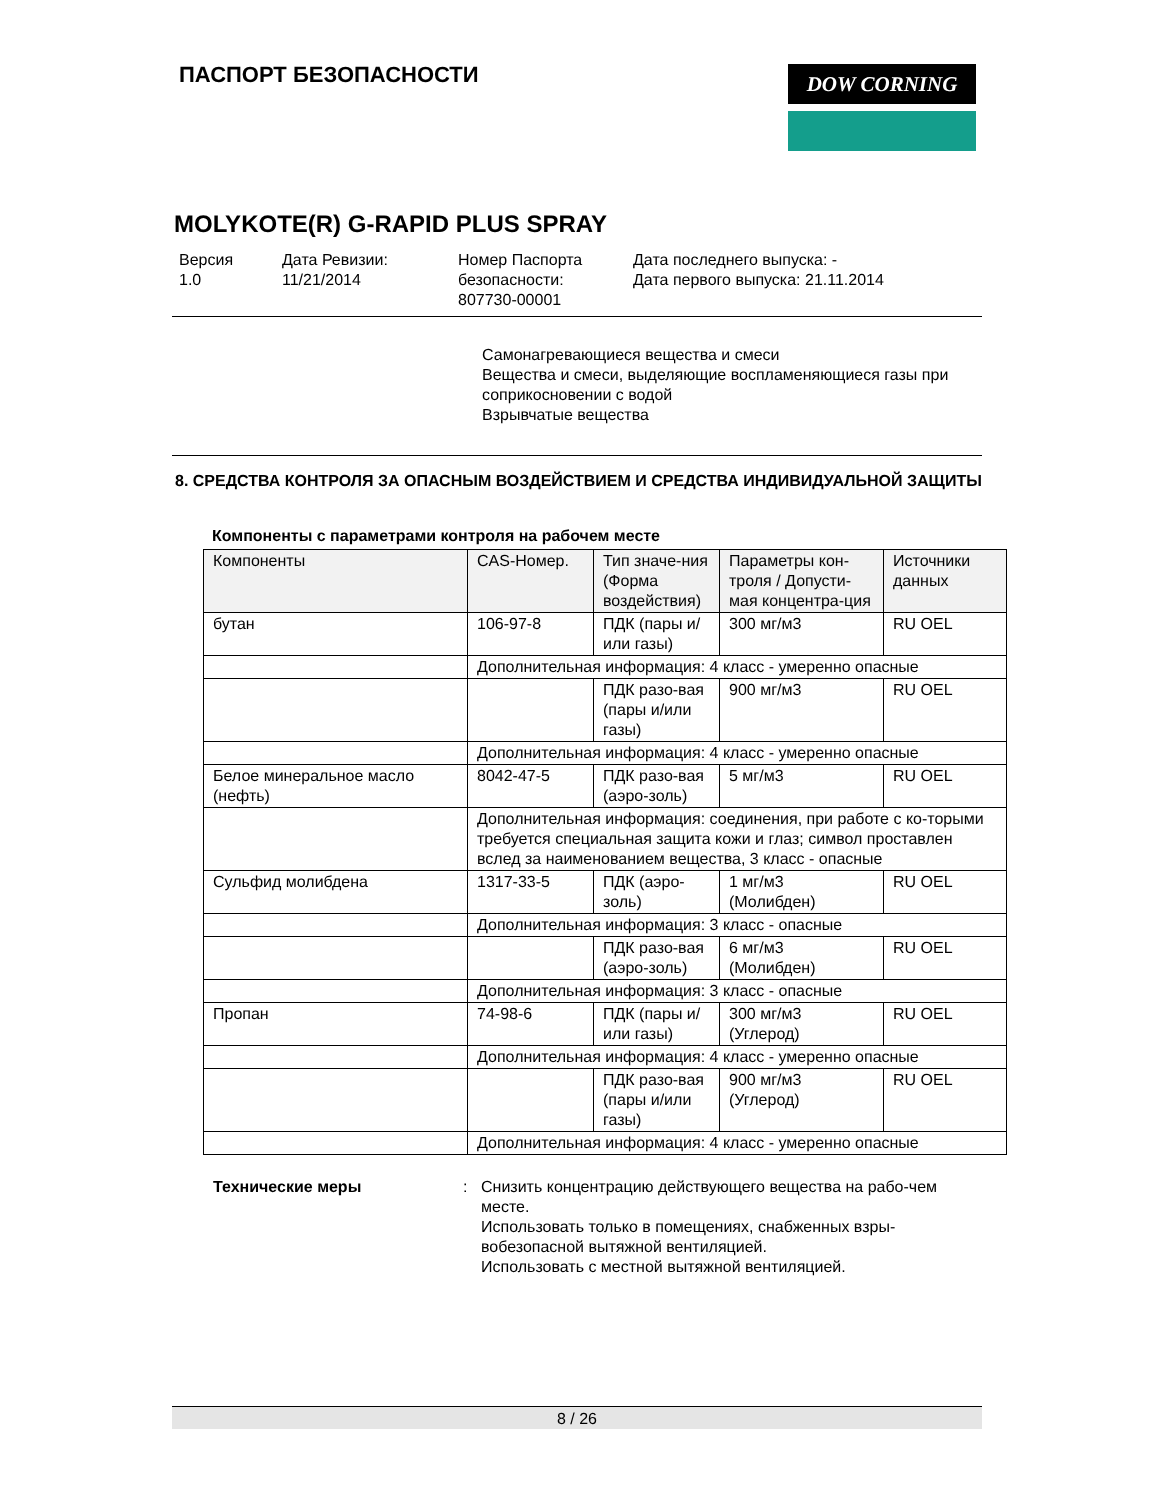ПАСПОРТ БЕЗОПАСНОСТИ DOW CORNING
MOLYKOTE(R) G-RAPID PLUS SPRAY
Версия
1.0
Дата Ревизии:
11/21/2014
Номер Паспорта безопасности:
807730-00001
Дата последнего выпуска: -
Дата первого выпуска: 21.11.2014
Самонагревающиеся вещества и смеси
Вещества и смеси, выделяющие воспламеняющиеся газы при соприкосновении с водой
Взрывчатые вещества
8. СРЕДСТВА КОНТРОЛЯ ЗА ОПАСНЫМ ВОЗДЕЙСТВИЕМ И СРЕДСТВА ИНДИВИДУАЛЬНОЙ ЗАЩИТЫ
Компоненты с параметрами контроля на рабочем месте
| Компоненты | CAS-Номер. | Тип значе-ния (Форма воздействия) | Параметры кон-троля / Допусти-мая концентра-ция | Источники данных |
| --- | --- | --- | --- | --- |
| бутан | 106-97-8 | ПДК (пары и/или газы) | 300 мг/м3 | RU OEL |
| | Дополнительная информация: 4 класс - умеренно опасные | | | |
| | | ПДК разо-вая (пары и/или газы) | 900 мг/м3 | RU OEL |
| | Дополнительная информация: 4 класс - умеренно опасные | | | |
| Белое минеральное масло (нефть) | 8042-47-5 | ПДК разо-вая (аэро-золь) | 5 мг/м3 | RU OEL |
| | Дополнительная информация: соединения, при работе с ко-торыми требуется специальная защита кожи и глаз; символ проставлен вслед за наименованием вещества, 3 класс - опасные | | | |
| Сульфид молибдена | 1317-33-5 | ПДК (аэро-золь) | 1 мг/м3 (Молибден) | RU OEL |
| | Дополнительная информация: 3 класс - опасные | | | |
| | | ПДК разо-вая (аэро-золь) | 6 мг/м3 (Молибден) | RU OEL |
| | Дополнительная информация: 3 класс - опасные | | | |
| Пропан | 74-98-6 | ПДК (пары и/или газы) | 300 мг/м3 (Углерод) | RU OEL |
| | Дополнительная информация: 4 класс - умеренно опасные | | | |
| | | ПДК разо-вая (пары и/или газы) | 900 мг/м3 (Углерод) | RU OEL |
| | Дополнительная информация: 4 класс - умеренно опасные | | | |
Технические меры : Снизить концентрацию действующего вещества на рабо-чем месте.
Использовать только в помещениях, снабженных взры-вобезопасной вытяжной вентиляцией.
Использовать с местной вытяжной вентиляцией.
8 / 26